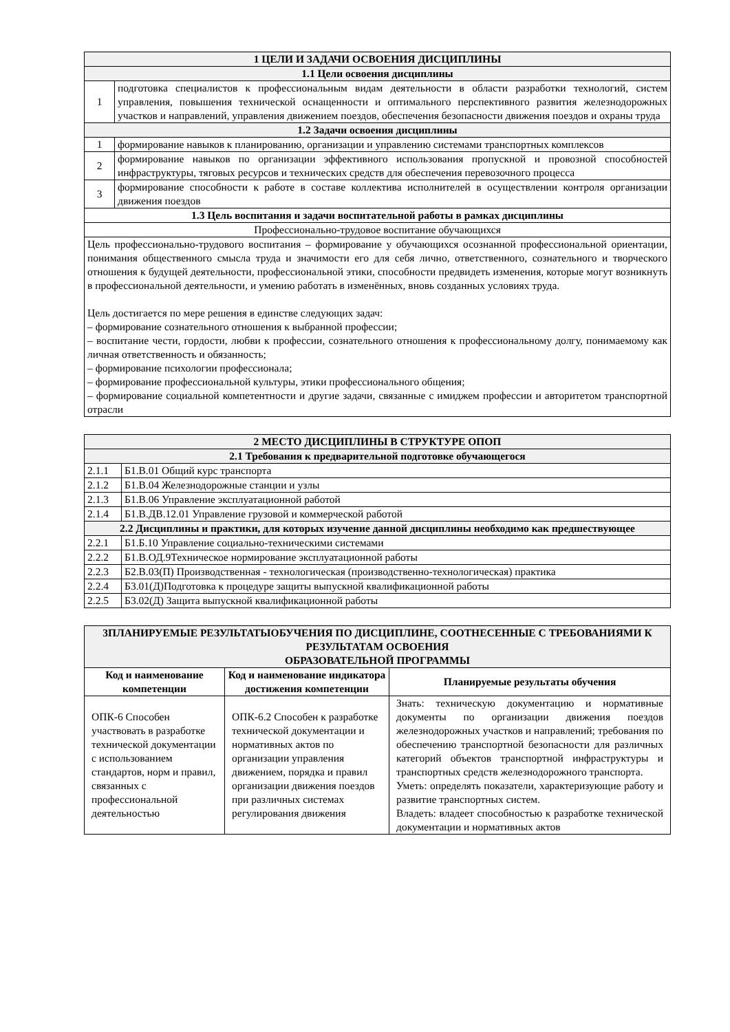| 1 ЦЕЛИ И ЗАДАЧИ ОСВОЕНИЯ ДИСЦИПЛИНЫ | |
| 1.1 Цели освоения дисциплины | |
| 1 | подготовка специалистов к профессиональным видам деятельности в области разработки технологий, систем управления, повышения технической оснащенности и оптимального перспективного развития железнодорожных участков и направлений, управления движением поездов, обеспечения безопасности движения поездов и охраны труда |
| 1.2 Задачи освоения дисциплины | |
| 1 | формирование навыков к планированию, организации и управлению системами транспортных комплексов |
| 2 | формирование навыков по организации эффективного использования пропускной и провозной способностей инфраструктуры, тяговых ресурсов и технических средств для обеспечения перевозочного процесса |
| 3 | формирование способности к работе в составе коллектива исполнителей в осуществлении контроля организации движения поездов |
| 1.3 Цель воспитания и задачи воспитательной работы в рамках дисциплины | |
| Профессионально-трудовое воспитание обучающихся | |
| Цель профессионально-трудового воспитания – формирование у обучающихся осознанной профессиональной ориентации, понимания общественного смысла труда и значимости его для себя лично, ответственного, сознательного и творческого отношения к будущей деятельности, профессиональной этики, способности предвидеть изменения, которые могут возникнуть в профессиональной деятельности, и умению работать в изменённых, вновь созданных условиях труда. Цель достигается по мере решения в единстве следующих задач: – формирование сознательного отношения к выбранной профессии; – воспитание чести, гордости, любви к профессии, сознательного отношения к профессиональному долгу, понимаемому как личная ответственность и обязанность; – формирование психологии профессионала; – формирование профессиональной культуры, этики профессионального общения; – формирование социальной компетентности и другие задачи, связанные с имиджем профессии и авторитетом транспортной отрасли | |
| 2 МЕСТО ДИСЦИПЛИНЫ В СТРУКТУРЕ ОПОП | |
| 2.1 Требования к предварительной подготовке обучающегося | |
| 2.1.1 | Б1.В.01 Общий курс транспорта |
| 2.1.2 | Б1.В.04 Железнодорожные станции и узлы |
| 2.1.3 | Б1.В.06 Управление эксплуатационной работой |
| 2.1.4 | Б1.В.ДВ.12.01 Управление грузовой и коммерческой работой |
| 2.2 Дисциплины и практики, для которых изучение данной дисциплины необходимо как предшествующее | |
| 2.2.1 | Б1.Б.10 Управление социально-техническими системами |
| 2.2.2 | Б1.В.ОД.9Техническое нормирование эксплуатационной работы |
| 2.2.3 | Б2.В.03(П) Производственная - технологическая (производственно-технологическая) практика |
| 2.2.4 | Б3.01(Д)Подготовка к процедуре защиты выпускной квалификационной работы |
| 2.2.5 | Б3.02(Д) Защита выпускной квалификационной работы |
| 3ПЛАНИРУЕМЫЕ РЕЗУЛЬТАТЫОБУЧЕНИЯ ПО ДИСЦИПЛИНЕ, СООТНЕСЕННЫЕ С ТРЕБОВАНИЯМИ К РЕЗУЛЬТАТАМ ОСВОЕНИЯ ОБРАЗОВАТЕЛЬНОЙ ПРОГРАММЫ | | |
| Код и наименование компетенции | Код и наименование индикатора достижения компетенции | Планируемые результаты обучения |
| ОПК-6 Способен участвовать в разработке технической документации с использованием стандартов, норм и правил, связанных с профессиональной деятельностью | ОПК-6.2 Способен к разработке технической документации и нормативных актов по организации управления движением, порядка и правил организации движения поездов при различных системах регулирования движения | Знать: техническую документацию и нормативные документы по организации движения поездов железнодорожных участков и направлений; требования по обеспечению транспортной безопасности для различных категорий объектов транспортной инфраструктуры и транспортных средств железнодорожного транспорта. Уметь: определять показатели, характеризующие работу и развитие транспортных систем. Владеть: владеет способностью к разработке технической документации и нормативных актов |